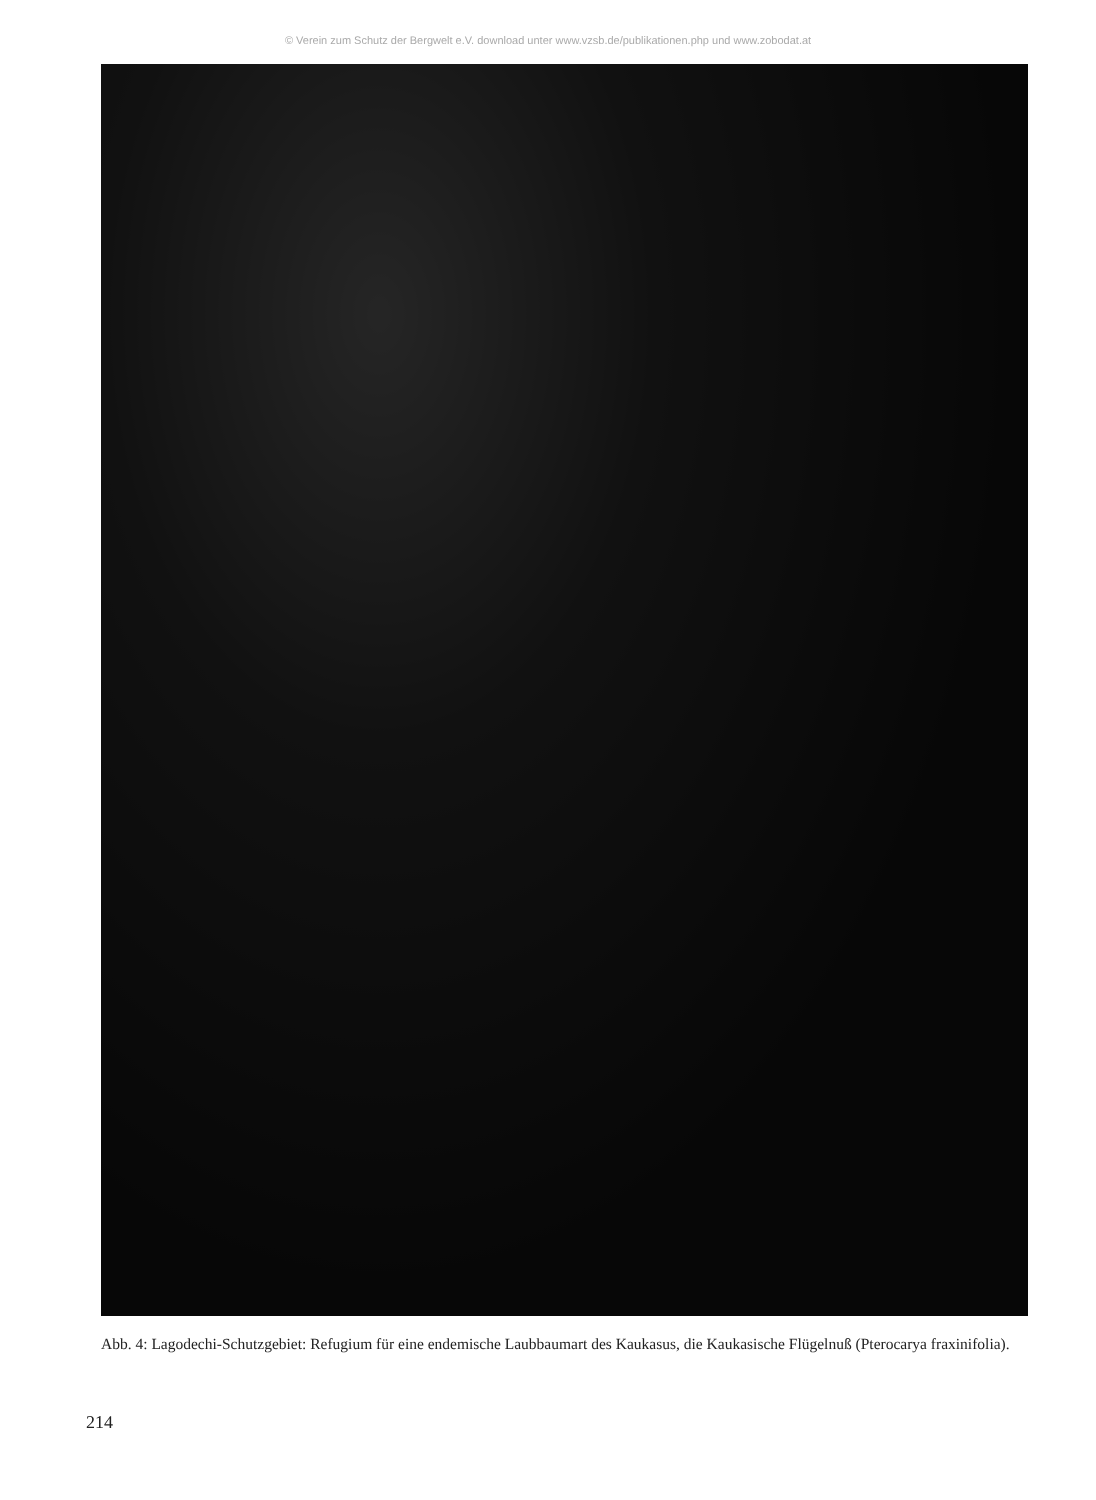© Verein zum Schutz der Bergwelt e.V. download unter www.vzsb.de/publikationen.php und www.zobodat.at
Abb. 4: Lagodechi-Schutzgebiet: Refugium für eine endemische Laubbaumart des Kaukasus, die Kaukasische Flügelnuß (Pterocarya fraxinifolia).
214